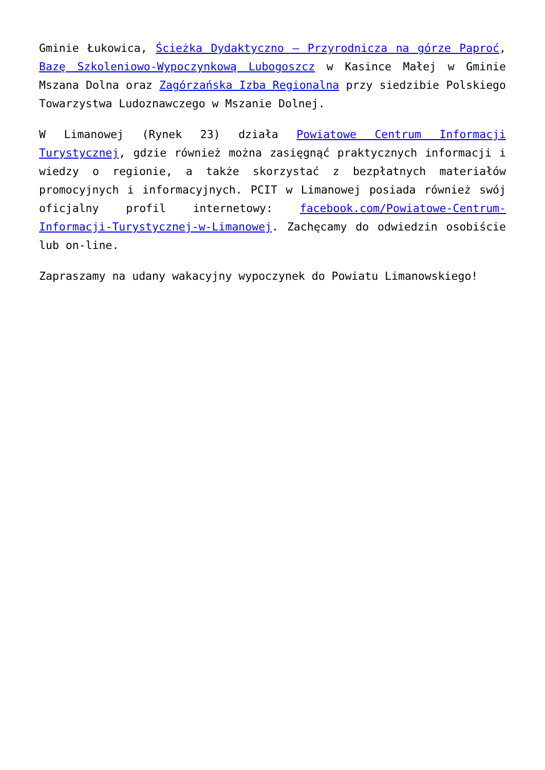Gminie Łukowica, Ścieżka Dydaktyczno – Przyrodnicza na górze Paproć, Bazę Szkoleniowo-Wypoczynkową Lubogoszcz w Kasince Małej w Gminie Mszana Dolna oraz Zagórzańska Izba Regionalna przy siedzibie Polskiego Towarzystwa Ludoznawczego w Mszanie Dolnej.
W Limanowej (Rynek 23) działa Powiatowe Centrum Informacji Turystycznej, gdzie również można zasięgnąć praktycznych informacji i wiedzy o regionie, a także skorzystać z bezpłatnych materiałów promocyjnych i informacyjnych. PCIT w Limanowej posiada również swój oficjalny profil internetowy: facebook.com/Powiatowe-Centrum-Informacji-Turystycznej-w-Limanowej. Zachęcamy do odwiedzin osobiście lub on-line.
Zapraszamy na udany wakacyjny wypoczynek do Powiatu Limanowskiego!